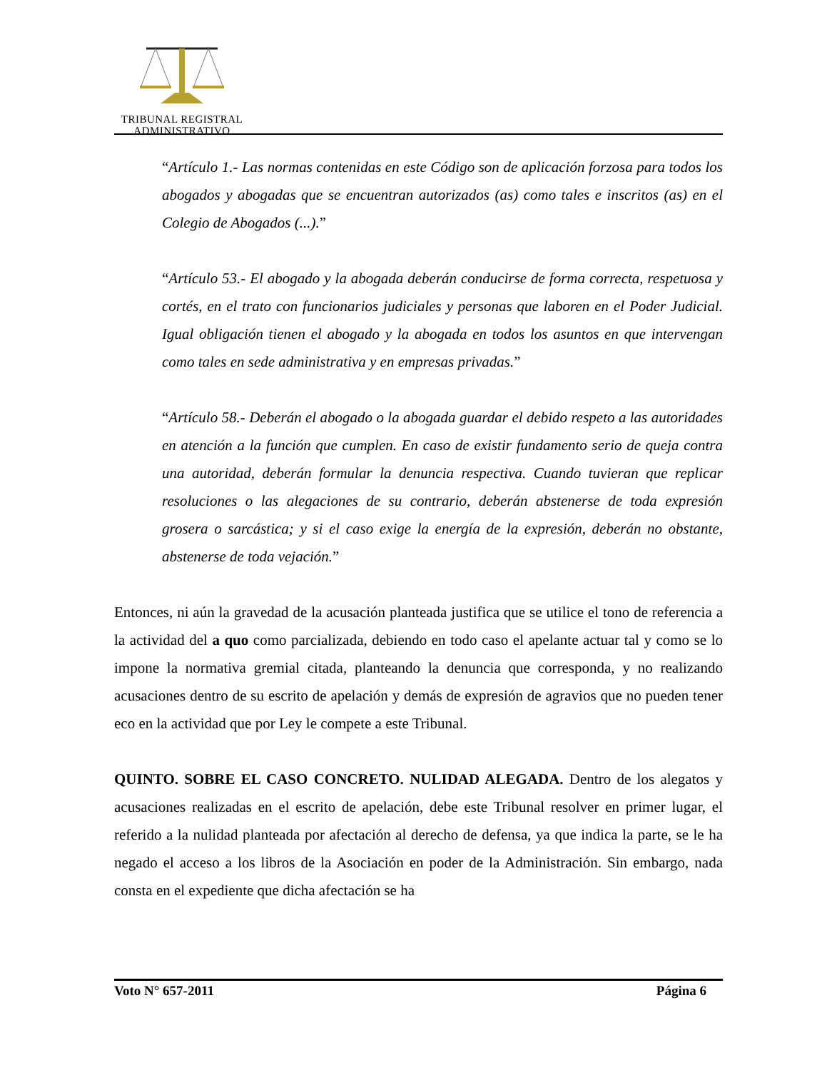TRIBUNAL REGISTRAL
ADMINISTRATIVO
“Artículo 1.- Las normas contenidas en este Código son de aplicación forzosa para todos los abogados y abogadas que se encuentran autorizados (as) como tales e inscritos (as) en el Colegio de Abogados (...).”
“Artículo 53.- El abogado y la abogada deberán conducirse de forma correcta, respetuosa y cortés, en el trato con funcionarios judiciales y personas que laboren en el Poder Judicial. Igual obligación tienen el abogado y la abogada en todos los asuntos en que intervengan como tales en sede administrativa y en empresas privadas.”
“Artículo 58.- Deberán el abogado o la abogada guardar el debido respeto a las autoridades en atención a la función que cumplen. En caso de existir fundamento serio de queja contra una autoridad, deberán formular la denuncia respectiva. Cuando tuvieran que replicar resoluciones o las alegaciones de su contrario, deberán abstenerse de toda expresión grosera o sarcástica; y si el caso exige la energía de la expresión, deberán no obstante, abstenerse de toda vejación.”
Entonces, ni aún la gravedad de la acusación planteada justifica que se utilice el tono de referencia a la actividad del a quo como parcializada, debiendo en todo caso el apelante actuar tal y como se lo impone la normativa gremial citada, planteando la denuncia que corresponda, y no realizando acusaciones dentro de su escrito de apelación y demás de expresión de agravios que no pueden tener eco en la actividad que por Ley le compete a este Tribunal.
QUINTO. SOBRE EL CASO CONCRETO. NULIDAD ALEGADA. Dentro de los alegatos y acusaciones realizadas en el escrito de apelación, debe este Tribunal resolver en primer lugar, el referido a la nulidad planteada por afectación al derecho de defensa, ya que indica la parte, se le ha negado el acceso a los libros de la Asociación en poder de la Administración. Sin embargo, nada consta en el expediente que dicha afectación se ha
Voto N° 657-2011 Página 6